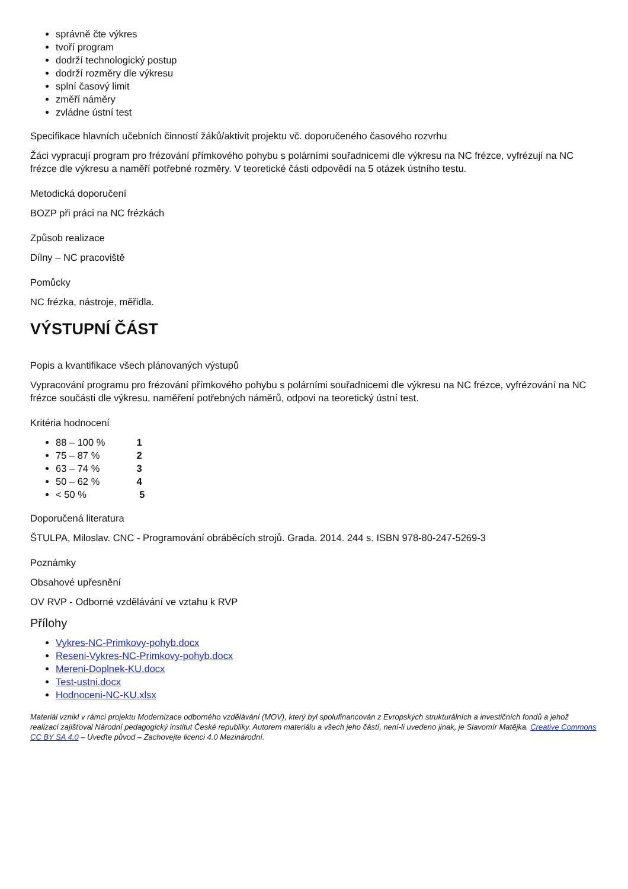správně čte výkres
tvoří program
dodrží technologický postup
dodrží rozměry dle výkresu
splní časový limit
změří náměry
zvládne ústní test
Specifikace hlavních učebních činností žáků/aktivit projektu vč. doporučeného časového rozvrhu
Žáci vypracují program pro frézování přímkového pohybu s polárními souřadnicemi dle výkresu na NC frézce, vyfrézují na NC frézce dle výkresu a naměří potřebné rozměry. V teoretické části odpovědí na 5 otázek ústního testu.
Metodická doporučení
BOZP při práci na NC frézkách
Způsob realizace
Dílny – NC pracoviště
Pomůcky
NC frézka, nástroje, měřidla.
VÝSTUPNÍ ČÁST
Popis a kvantifikace všech plánovaných výstupů
Vypracování programu pro frézování přímkového pohybu s polárními souřadnicemi dle výkresu na NC frézce, vyfrézování na NC frézce součásti dle výkresu, naměření potřebných náměrů, odpovi na teoretický ústní test.
Kritéria hodnocení
88 – 100 % 1
75 – 87 % 2
63 – 74 % 3
50 – 62 % 4
< 50 % 5
Doporučená literatura
ŠTULPA, Miloslav. CNC - Programování obráběcích strojů. Grada. 2014. 244 s. ISBN 978-80-247-5269-3
Poznámky
Obsahové upřesnění
OV RVP - Odborné vzdělávání ve vztahu k RVP
Přílohy
Vykres-NC-Primkovy-pohyb.docx
Reseni-Vykres-NC-Primkovy-pohyb.docx
Mereni-Doplnek-KU.docx
Test-ustni.docx
Hodnoceni-NC-KU.xlsx
Materiál vznikl v rámci projektu Modernizace odborného vzdělávání (MOV), který byl spolufinancován z Evropských strukturálních a investičních fondů a jehož realizaci zajišťoval Národní pedagogický institut České republiky. Autorem materiálu a všech jeho částí, není-li uvedeno jinak, je Slavomír Matějka. Creative Commons CC BY SA 4.0 – Uveďte původ – Zachovejte licenci 4.0 Mezinárodní.